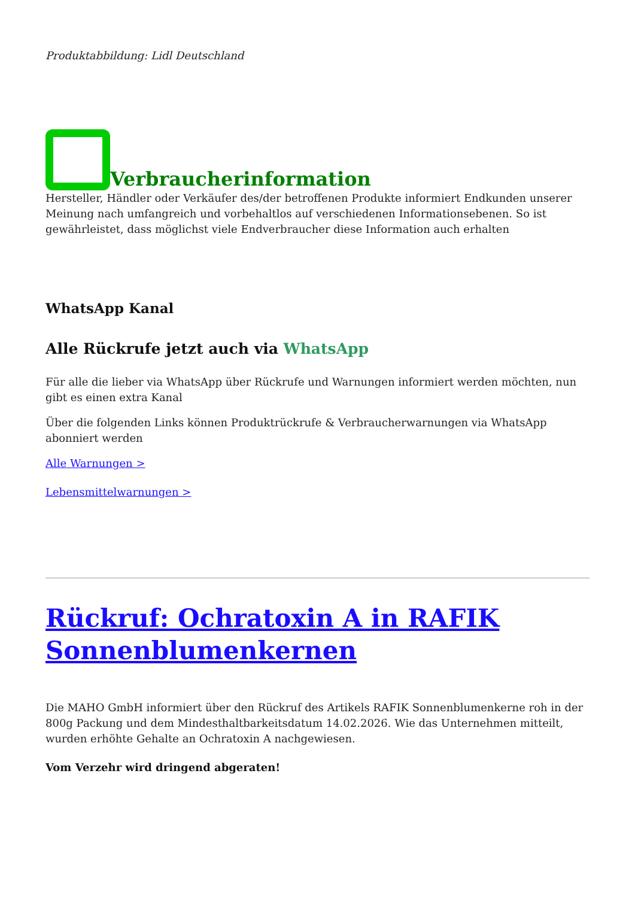Produktabbildung: Lidl Deutschland
Verbraucherinformation
Hersteller, Händler oder Verkäufer des/der betroffenen Produkte informiert Endkunden unserer Meinung nach umfangreich und vorbehaltlos auf verschiedenen Informationsebenen. So ist gewährleistet, dass möglichst viele Endverbraucher diese Information auch erhalten
WhatsApp Kanal
Alle Rückrufe jetzt auch via WhatsApp
Für alle die lieber via WhatsApp über Rückrufe und Warnungen informiert werden möchten, nun gibt es einen extra Kanal
Über die folgenden Links können Produktrückrufe & Verbraucherwarnungen via WhatsApp abonniert werden
Alle Warnungen >
Lebensmittelwarnungen >
Rückruf: Ochratoxin A in RAFIK Sonnenblumenkernen
Die MAHO GmbH informiert über den Rückruf des Artikels RAFIK Sonnenblumenkerne roh in der 800g Packung und dem Mindesthaltbarkeitsdatum 14.02.2026. Wie das Unternehmen mitteilt, wurden erhöhte Gehalte an Ochratoxin A nachgewiesen.
Vom Verzehr wird dringend abgeraten!